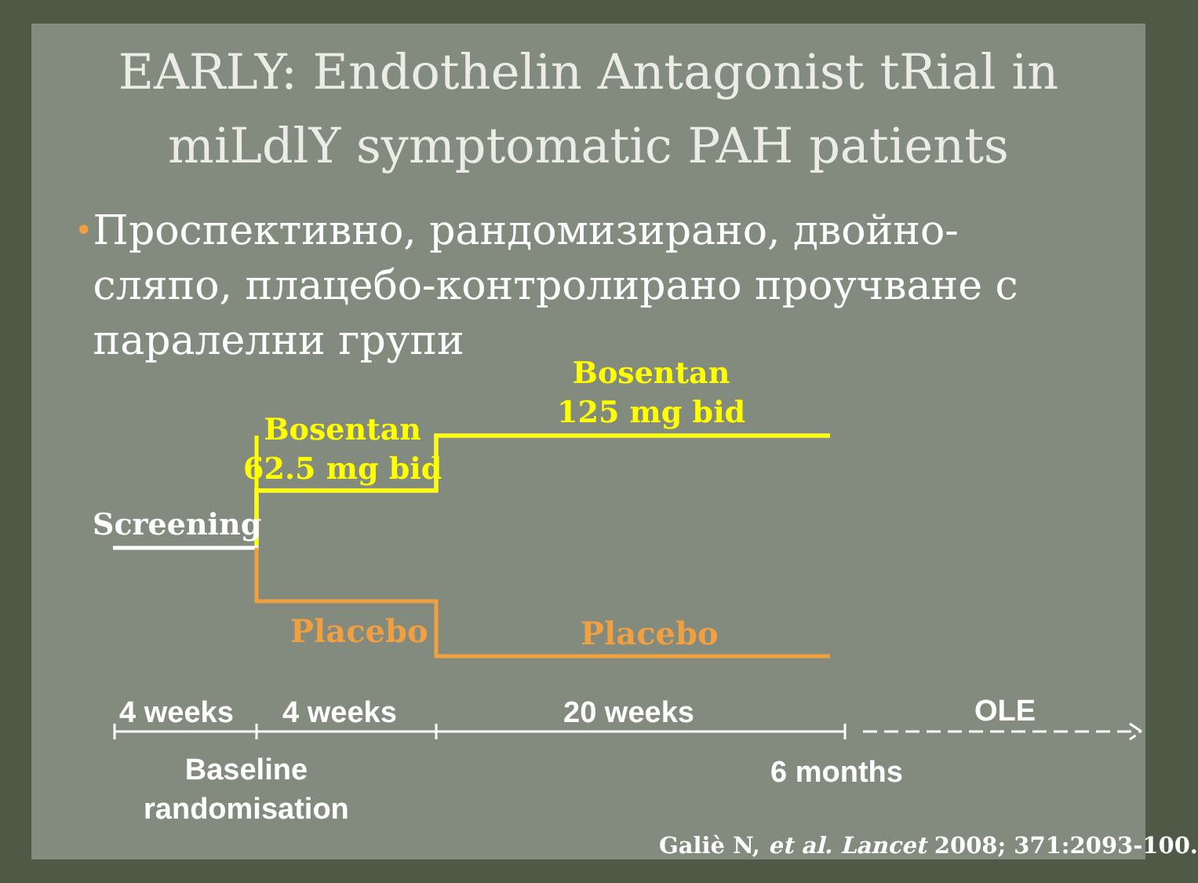EARLY: Endothelin Antagonist tRial in
miLdlY symptomatic PAH patients
•
Проспективно, рандомизирано, двойно-сляпо, плацебо-контролирано проучване с паралелни групи
Bosentan
125 mg bid
Bosentan
62.5 mg bid
Screening
Placebo Placebo
4 weeks 4 weeks 20 weeks OLE
Baseline
randomisation
6 months
Galiè N, et al. Lancet 2008; 371:2093-100.